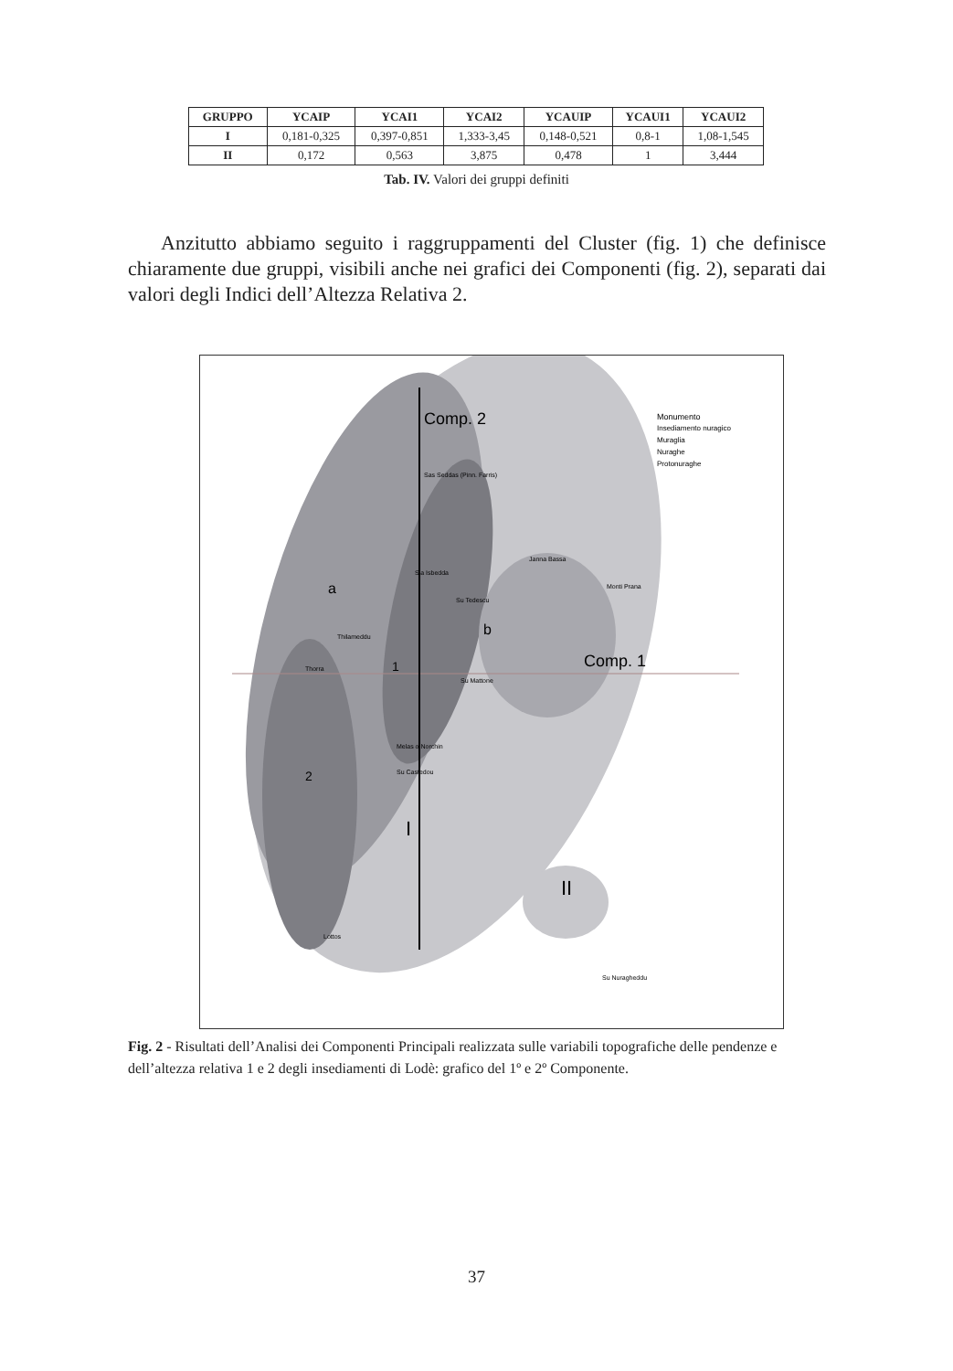| GRUPPO | YCAIP | YCAI1 | YCAI2 | YCAUIP | YCAUI1 | YCAUI2 |
| --- | --- | --- | --- | --- | --- | --- |
| I | 0,181-0,325 | 0,397-0,851 | 1,333-3,45 | 0,148-0,521 | 0,8-1 | 1,08-1,545 |
| II | 0,172 | 0,563 | 3,875 | 0,478 | 1 | 3,444 |
Tab. IV. Valori dei gruppi definiti
Anzitutto abbiamo seguito i raggruppamenti del Cluster (fig. 1) che definisce chiaramente due gruppi, visibili anche nei grafici dei Componenti (fig. 2), separati dai valori degli Indici dell’Altezza Relativa 2.
Comp. 2
Comp. 1
a
b
1
2
I
II
Monumento
Insediamento nuragico
Muraglia
Nuraghe
Protonuraghe
Sas Seddas (Pinn. Farris)
Janna Bassa
Monti Prana
Sia Isbedda
Su Tedescu
Thilameddu
Thorra
Su Mattone
Melas o Norchin
Su Castedou
Lottos
Su Nuragheddu
Fig. 2 - Risultati dell’Analisi dei Componenti Principali realizzata sulle variabili topografiche delle pendenze e dell’altezza relativa 1 e 2 degli insediamenti di Lodè: grafico del 1º e 2º Componente.
37